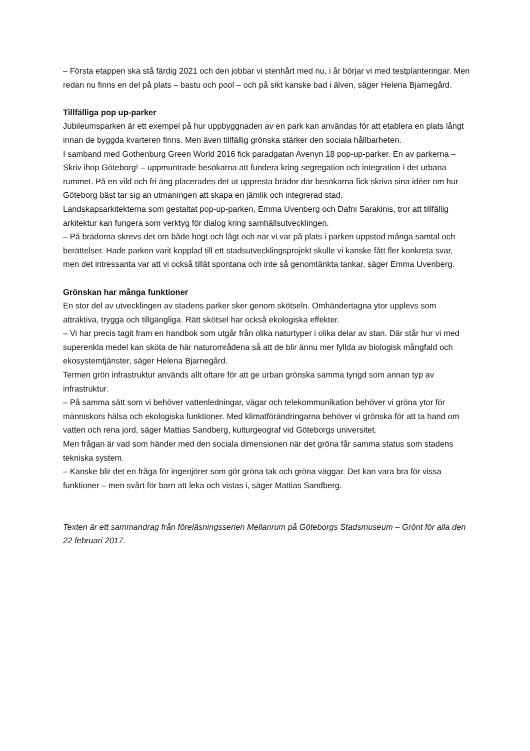– Första etappen ska stå färdig 2021 och den jobbar vi stenhårt med nu, i år börjar vi med testplanteringar. Men redan nu finns en del på plats – bastu och pool – och på sikt kanske bad i älven, säger Helena Bjarnegård.
Tillfälliga pop up-parker
Jubileumsparken är ett exempel på hur uppbyggnaden av en park kan användas för att etablera en plats långt innan de byggda kvarteren finns. Men även tillfällig grönska stärker den sociala hållbarheten.
I samband med Gothenburg Green World 2016 fick paradgatan Avenyn 18 pop-up-parker. En av parkerna – Skriv ihop Göteborg! – uppmuntrade besökarna att fundera kring segregation och integration i det urbana rummet. På en vild och fri äng placerades det ut uppresta brädor där besökarna fick skriva sina idéer om hur Göteborg bäst tar sig an utmaningen att skapa en jämlik och integrerad stad.
Landskapsarkitekterna som gestaltat pop-up-parken, Emma Uvenberg och Dafni Sarakinis, tror att tillfällig arkitektur kan fungera som verktyg för dialog kring samhällsutvecklingen.
– På brädorna skrevs det om både högt och lågt och när vi var på plats i parken uppstod många samtal och berättelser. Hade parken varit kopplad till ett stadsutvecklingsprojekt skulle vi kanske fått fler konkreta svar, men det intressanta var att vi också tillät spontana och inte så genomtänkta tankar, säger Emma Uvenberg.
Grönskan har många funktioner
En stor del av utvecklingen av stadens parker sker genom skötseln. Omhändertagna ytor upplevs som attraktiva, trygga och tillgängliga. Rätt skötsel har också ekologiska effekter.
– Vi har precis tagit fram en handbok som utgår från olika naturtyper i olika delar av stan. Där står hur vi med superenkla medel kan sköta de här naturområdena så att de blir ännu mer fyllda av biologisk mångfald och ekosystemtjänster, säger Helena Bjarnegård.
Termen grön infrastruktur används allt oftare för att ge urban grönska samma tyngd som annan typ av infrastruktur.
– På samma sätt som vi behöver vattenledningar, vägar och telekommunikation behöver vi gröna ytor för människors hälsa och ekologiska funktioner. Med klimatförändringarna behöver vi grönska för att ta hand om vatten och rena jord, säger Mattias Sandberg, kulturgeograf vid Göteborgs universitet.
Men frågan är vad som händer med den sociala dimensionen när det gröna får samma status som stadens tekniska system.
– Kanske blir det en fråga för ingenjörer som gör gröna tak och gröna väggar. Det kan vara bra för vissa funktioner – men svårt för barn att leka och vistas i, säger Mattias Sandberg.
Texten är ett sammandrag från föreläsningsserien Mellanrum på Göteborgs Stadsmuseum – Grönt för alla den 22 februari 2017.